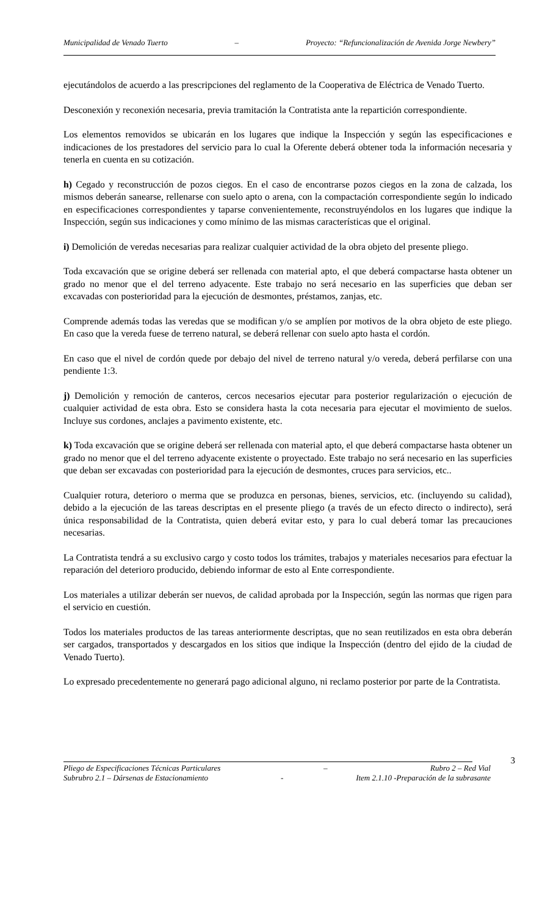Municipalidad de Venado Tuerto – Proyecto: “Refuncionalización de Avenida Jorge Newbery”
ejecutándolos de acuerdo a las prescripciones del reglamento de la Cooperativa de Eléctrica de Venado Tuerto.
Desconexión y reconexión necesaria, previa tramitación la Contratista ante la repartición correspondiente.
Los elementos removidos se ubicarán en los lugares que indique la Inspección y según las especificaciones e indicaciones de los prestadores del servicio para lo cual la Oferente deberá obtener toda la información necesaria y tenerla en cuenta en su cotización.
h) Cegado y reconstrucción de pozos ciegos. En el caso de encontrarse pozos ciegos en la zona de calzada, los mismos deberán sanearse, rellenarse con suelo apto o arena, con la compactación correspondiente según lo indicado en especificaciones correspondientes y taparse convenientemente, reconstruyéndolos en los lugares que indique la Inspección, según sus indicaciones y como mínimo de las mismas características que el original.
i) Demolición de veredas necesarias para realizar cualquier actividad de la obra objeto del presente pliego.
Toda excavación que se origine deberá ser rellenada con material apto, el que deberá compactarse hasta obtener un grado no menor que el del terreno adyacente. Este trabajo no será necesario en las superficies que deban ser excavadas con posterioridad para la ejecución de desmontes, préstamos, zanjas, etc.
Comprende además todas las veredas que se modifican y/o se amplíen por motivos de la obra objeto de este pliego. En caso que la vereda fuese de terreno natural, se deberá rellenar con suelo apto hasta el cordón.
En caso que el nivel de cordón quede por debajo del nivel de terreno natural y/o vereda, deberá perfilarse con una pendiente 1:3.
j) Demolición y remoción de canteros, cercos necesarios ejecutar para posterior regularización o ejecución de cualquier actividad de esta obra. Esto se considera hasta la cota necesaria para ejecutar el movimiento de suelos. Incluye sus cordones, anclajes a pavimento existente, etc.
k) Toda excavación que se origine deberá ser rellenada con material apto, el que deberá compactarse hasta obtener un grado no menor que el del terreno adyacente existente o proyectado. Este trabajo no será necesario en las superficies que deban ser excavadas con posterioridad para la ejecución de desmontes, cruces para servicios, etc..
Cualquier rotura, deterioro o merma que se produzca en personas, bienes, servicios, etc. (incluyendo su calidad), debido a la ejecución de las tareas descriptas en el presente pliego (a través de un efecto directo o indirecto), será única responsabilidad de la Contratista, quien deberá evitar esto, y para lo cual deberá tomar las precauciones necesarias.
La Contratista tendrá a su exclusivo cargo y costo todos los trámites, trabajos y materiales necesarios para efectuar la reparación del deterioro producido, debiendo informar de esto al Ente correspondiente.
Los materiales a utilizar deberán ser nuevos, de calidad aprobada por la Inspección, según las normas que rigen para el servicio en cuestión.
Todos los materiales productos de las tareas anteriormente descriptas, que no sean reutilizados en esta obra deberán ser cargados, transportados y descargados en los sitios que indique la Inspección (dentro del ejido de la ciudad de Venado Tuerto).
Lo expresado precedentemente no generará pago adicional alguno, ni reclamo posterior por parte de la Contratista.
3
Pliego de Especificaciones Técnicas Particulares – Rubro 2 – Red Vial
Subrubro 2.1 – Dársenas de Estacionamiento - Item 2.1.10 -Preparación de la subrasante